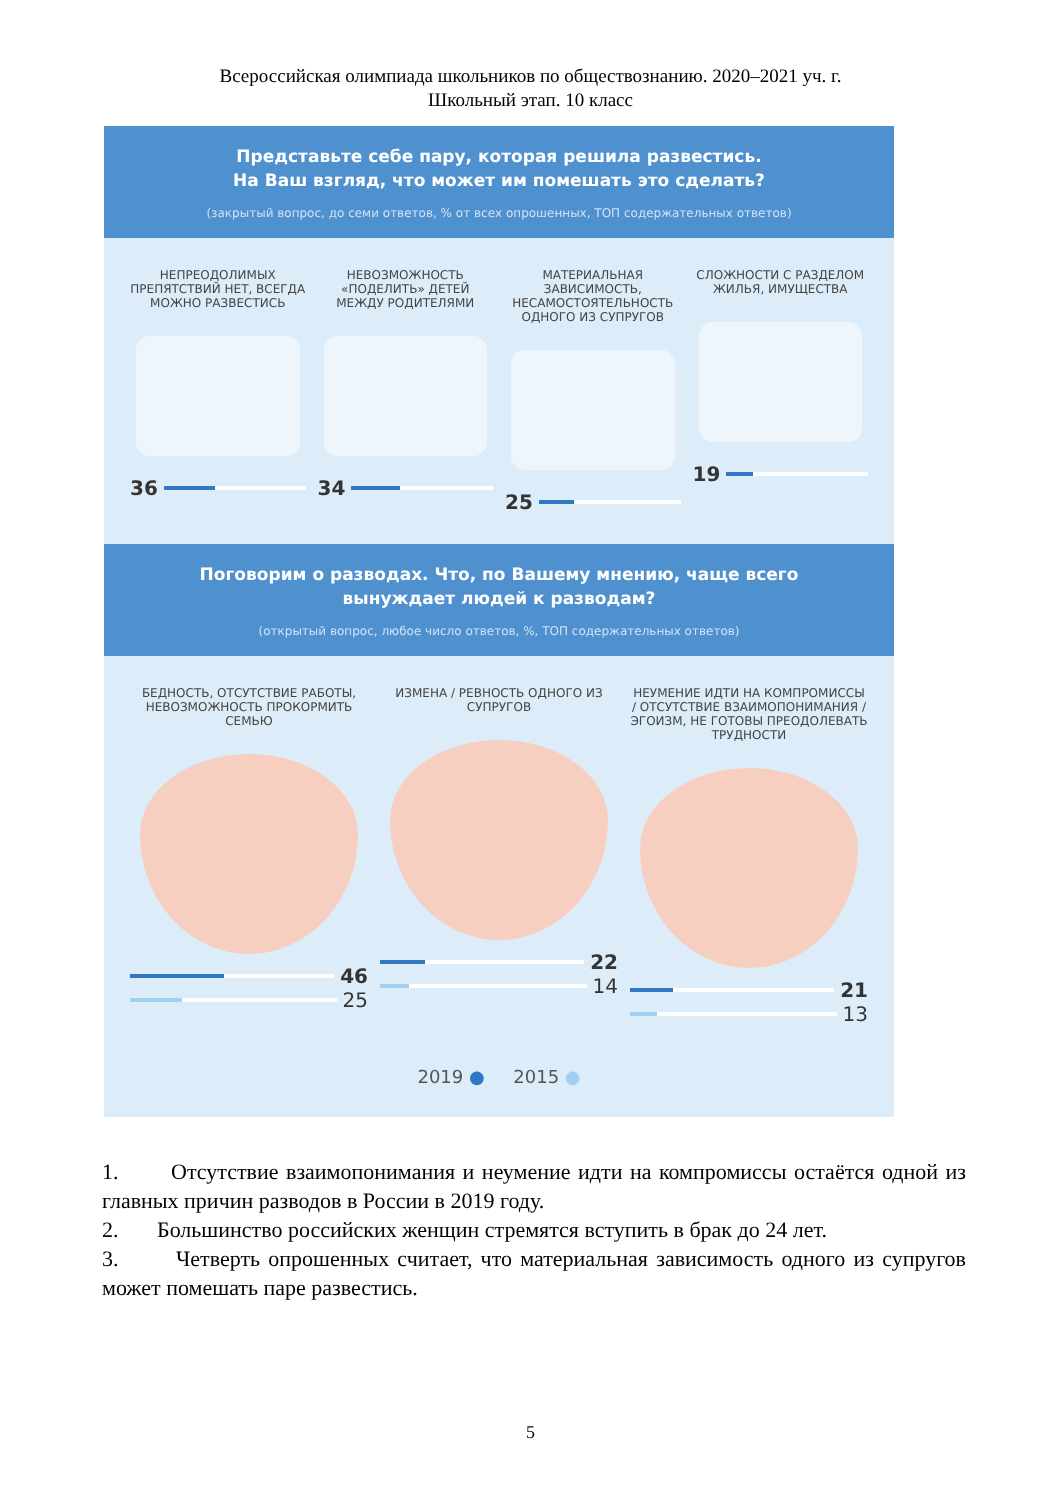Всероссийская олимпиада школьников по обществознанию. 2020–2021 уч. г.
Школьный этап. 10 класс
Представьте себе пару, которая решила развестись.
На Ваш взгляд, что может им помешать это сделать?
(закрытый вопрос, до семи ответов, % от всех опрошенных, ТОП содержательных ответов)
НЕПРЕОДОЛИМЫХ ПРЕПЯТСТВИЙ НЕТ, ВСЕГДА МОЖНО РАЗВЕСТИСЬ
36
НЕВОЗМОЖНОСТЬ «ПОДЕЛИТЬ» ДЕТЕЙ МЕЖДУ РОДИТЕЛЯМИ
34
МАТЕРИАЛЬНАЯ ЗАВИСИМОСТЬ, НЕСАМОСТОЯТЕЛЬНОСТЬ ОДНОГО ИЗ СУПРУГОВ
25
СЛОЖНОСТИ С РАЗДЕЛОМ ЖИЛЬЯ, ИМУЩЕСТВА
19
Поговорим о разводах. Что, по Вашему мнению, чаще всего
вынуждает людей к разводам?
(открытый вопрос, любое число ответов, %, ТОП содержательных ответов)
БЕДНОСТЬ, ОТСУТСТВИЕ РАБОТЫ, НЕВОЗМОЖНОСТЬ ПРОКОРМИТЬ СЕМЬЮ
46
25
ИЗМЕНА / РЕВНОСТЬ ОДНОГО ИЗ СУПРУГОВ
22
14
НЕУМЕНИЕ ИДТИ НА КОМПРОМИССЫ / ОТСУТСТВИЕ ВЗАИМОПОНИМАНИЯ / ЭГОИЗМ, НЕ ГОТОВЫ ПРЕОДОЛЕВАТЬ ТРУДНОСТИ
21
13
2019 ● 2015 ●
1. Отсутствие взаимопонимания и неумение идти на компромиссы остаётся одной из главных причин разводов в России в 2019 году.
2. Большинство российских женщин стремятся вступить в брак до 24 лет.
3. Четверть опрошенных считает, что материальная зависимость одного из супругов может помешать паре развестись.
5